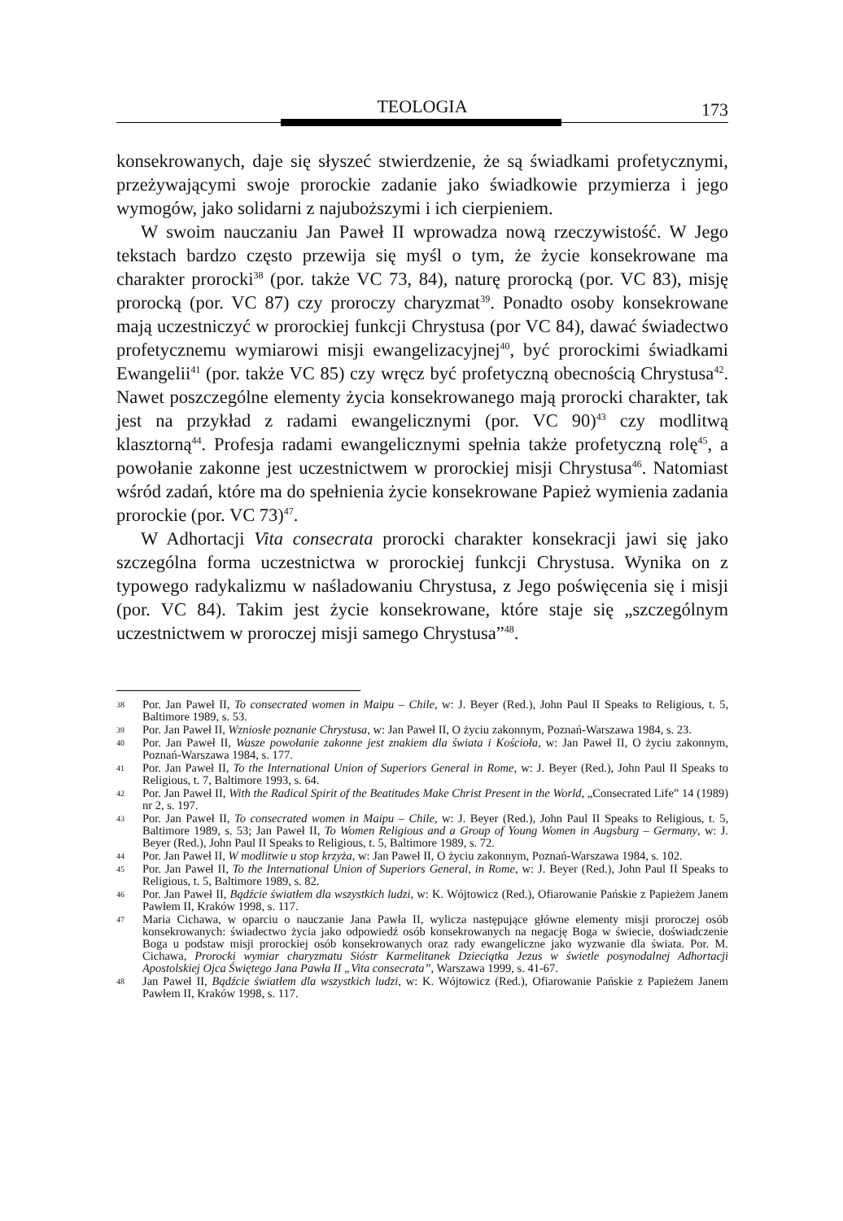TEOLOGIA
173
konsekrowanych, daje się słyszeć stwierdzenie, że są świadkami profetycznymi, przeżywającymi swoje prorockie zadanie jako świadkowie przymierza i jego wymogów, jako solidarni z najuboższymi i ich cierpieniem.
W swoim nauczaniu Jan Paweł II wprowadza nową rzeczywistość. W Jego tekstach bardzo często przewija się myśl o tym, że życie konsekrowane ma charakter prorocki<sup>38</sup> (por. także VC 73, 84), naturę prorocką (por. VC 83), misję prorocką (por. VC 87) czy proroczy charyzmat<sup>39</sup>. Ponadto osoby konsekrowane mają uczestniczyć w prorockiej funkcji Chrystusa (por VC 84), dawać świadectwo profetycznemu wymiarowi misji ewangelizacyjnej<sup>40</sup>, być prorockimi świadkami Ewangelii<sup>41</sup> (por. także VC 85) czy wręcz być profetyczną obecnością Chrystusa<sup>42</sup>. Nawet poszczególne elementy życia konsekrowanego mają prorocki charakter, tak jest na przykład z radami ewangelicznymi (por. VC 90)<sup>43</sup> czy modlitwą klasztorną<sup>44</sup>. Profesja radami ewangelicznymi spełnia także profetyczną rolę<sup>45</sup>, a powołanie zakonne jest uczestnictwem w prorockiej misji Chrystusa<sup>46</sup>. Natomiast wśród zadań, które ma do spełnienia życie konsekrowane Papież wymienia zadania prorockie (por. VC 73)<sup>47</sup>.
W Adhortacji Vita consecrata prorocki charakter konsekracji jawi się jako szczególna forma uczestnictwa w prorockiej funkcji Chrystusa. Wynika on z typowego radykalizmu w naśladowaniu Chrystusa, z Jego poświęcenia się i misji (por. VC 84). Takim jest życie konsekrowane, które staje się „szczególnym uczestnictwem w proroczej misji samego Chrystusa”<sup>48</sup>.
38 Por. Jan Paweł II, To consecrated women in Maipu – Chile, w: J. Beyer (Red.), John Paul II Speaks to Religious, t. 5, Baltimore 1989, s. 53.
39 Por. Jan Paweł II, Wzniosłe poznanie Chrystusa, w: Jan Paweł II, O życiu zakonnym, Poznań-Warszawa 1984, s. 23.
40 Por. Jan Paweł II, Wasze powołanie zakonne jest znakiem dla świata i Kościoła, w: Jan Paweł II, O życiu zakonnym, Poznań-Warszawa 1984, s. 177.
41 Por. Jan Paweł II, To the International Union of Superiors General in Rome, w: J. Beyer (Red.), John Paul II Speaks to Religious, t. 7, Baltimore 1993, s. 64.
42 Por. Jan Paweł II, With the Radical Spirit of the Beatitudes Make Christ Present in the World, „Consecrated Life” 14 (1989) nr 2, s. 197.
43 Por. Jan Paweł II, To consecrated women in Maipu – Chile, w: J. Beyer (Red.), John Paul II Speaks to Religious, t. 5, Baltimore 1989, s. 53; Jan Paweł II, To Women Religious and a Group of Young Women in Augsburg – Germany, w: J. Beyer (Red.), John Paul II Speaks to Religious, t. 5, Baltimore 1989, s. 72.
44 Por. Jan Paweł II, W modlitwie u stop krzyża, w: Jan Paweł II, O życiu zakonnym, Poznań-Warszawa 1984, s. 102.
45 Por. Jan Paweł II, To the International Union of Superiors General, in Rome, w: J. Beyer (Red.), John Paul II Speaks to Religious, t. 5, Baltimore 1989, s. 82.
46 Por. Jan Paweł II, Bądźcie światłem dla wszystkich ludzi, w: K. Wójtowicz (Red.), Ofiarowanie Pańskie z Papieżem Janem Pawłem II, Kraków 1998, s. 117.
47 Maria Cichawa, w oparciu o nauczanie Jana Pawła II, wylicza następujące główne elementy misji proroczej osób konsekrowanych: świadectwo życia jako odpowiedź osób konsekrowanych na negację Boga w świecie, doświadczenie Boga u podstaw misji prorockiej osób konsekrowanych oraz rady ewangeliczne jako wyzwanie dla świata. Por. M. Cichawa, Prorocki wymiar charyzmatu Sióstr Karmelitanek Dzieciątka Jezus w świetle posynodalnej Adhortacji Apostolskiej Ojca Świętego Jana Pawła II „Vita consecrata”, Warszawa 1999, s. 41-67.
48 Jan Paweł II, Bądźcie światłem dla wszystkich ludzi, w: K. Wójtowicz (Red.), Ofiarowanie Pańskie z Papieżem Janem Pawłem II, Kraków 1998, s. 117.